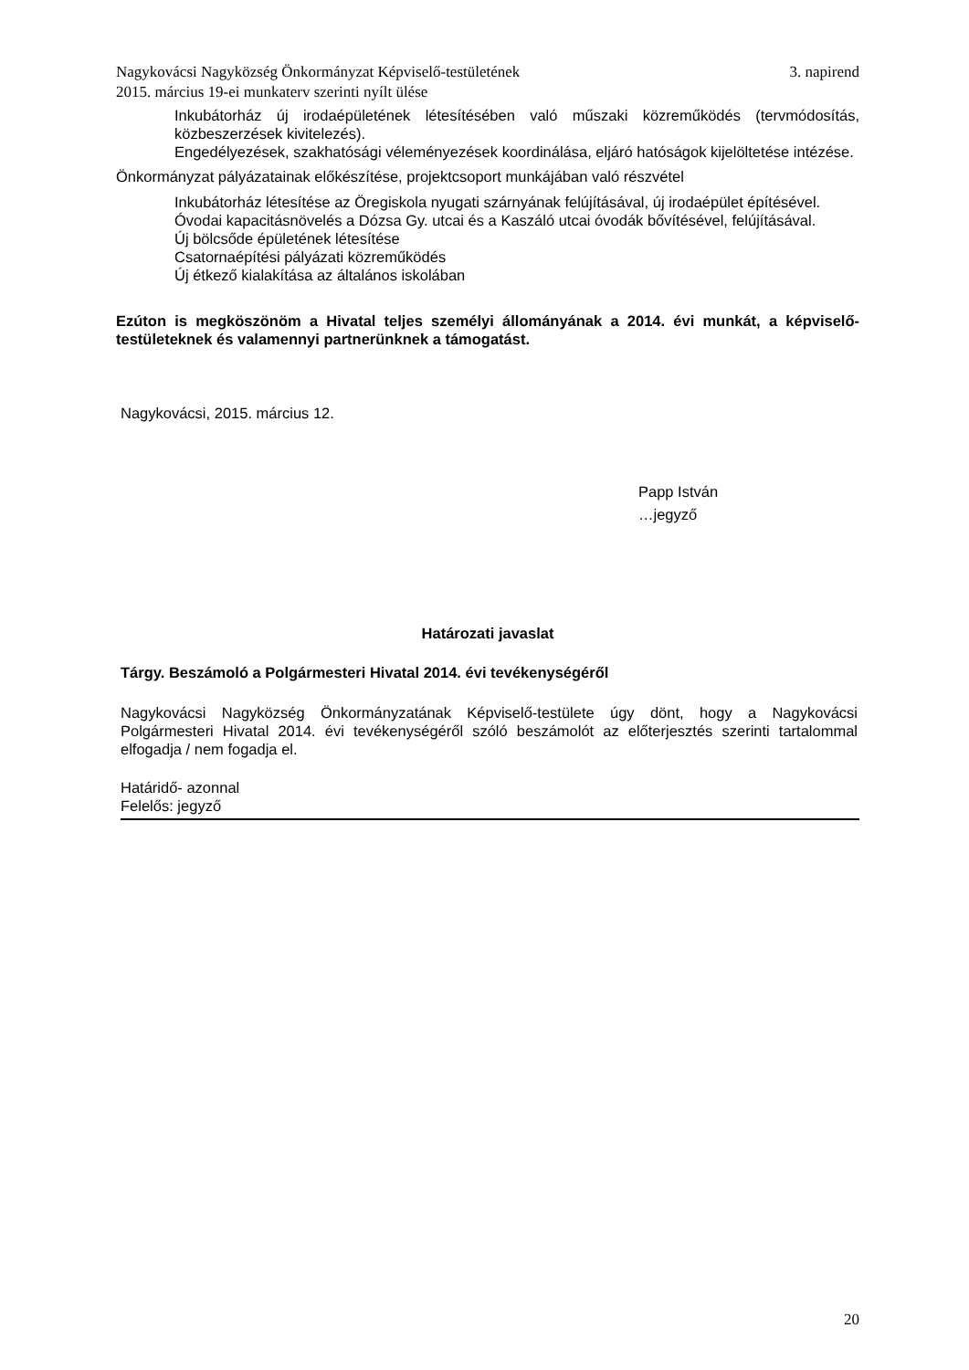Nagykovácsi Nagyközség Önkormányzat Képviselő-testületének
2015. március 19-ei munkaterv szerinti nyílt ülése 3. napirend
Inkubátorház új irodaépületének létesítésében való műszaki közreműködés (tervmódosítás, közbeszerzések kivitelezés).
Engedélyezések, szakhatósági véleményezések koordinálása, eljáró hatóságok kijelöltetése intézése.
Önkormányzat pályázatainak előkészítése, projektcsoport munkájában való részvétel
Inkubátorház létesítése az Öregiskola nyugati szárnyának felújításával, új irodaépület építésével.
Óvodai kapacitásnövelés a Dózsa Gy. utcai és a Kaszáló utcai óvodák bővítésével, felújításával.
Új bölcsőde épületének létesítése
Csatornaépítési pályázati közreműködés
Új étkező kialakítása az általános iskolában
Ezúton is megköszönöm a Hivatal teljes személyi állományának a 2014. évi munkát, a képviselő-testületeknek és valamennyi partnerünknek a támogatást.
Nagykovácsi, 2015. március 12.
Papp István
…jegyző
Határozati javaslat
Tárgy. Beszámoló a Polgármesteri Hivatal 2014. évi tevékenységéről
Nagykovácsi Nagyközség Önkormányzatának Képviselő-testülete úgy dönt, hogy a Nagykovácsi Polgármesteri Hivatal 2014. évi tevékenységéről szóló beszámolót az előterjesztés szerinti tartalommal elfogadja / nem fogadja el.
Határidő- azonnal
Felelős: jegyző
20